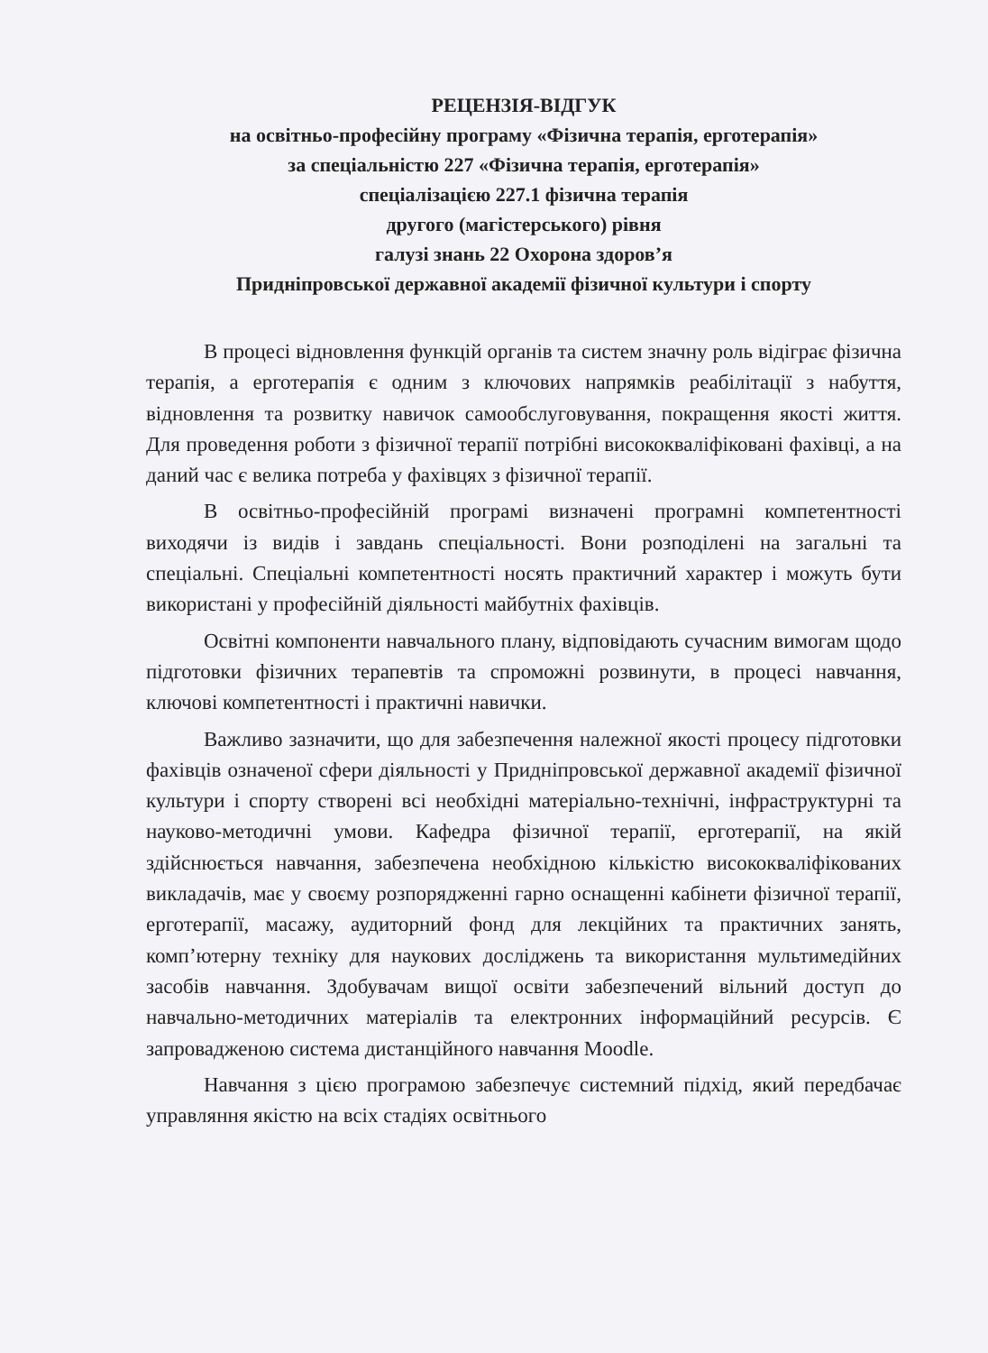РЕЦЕНЗІЯ-ВІДГУК
на освітньо-професійну програму «Фізична терапія, ерготерапія»
за спеціальністю 227 «Фізична терапія, ерготерапія»
спеціалізацією 227.1 фізична терапія
другого (магістерського) рівня
галузі знань 22 Охорона здоров’я
Придніпровської державної академії фізичної культури і спорту
В процесі відновлення функцій органів та систем значну роль відіграє фізична терапія, а ерготерапія є одним з ключових напрямків реабілітації з набуття, відновлення та розвитку навичок самообслуговування, покращення якості життя. Для проведення роботи з фізичної терапії потрібні висококваліфіковані фахівці, а на даний час є велика потреба у фахівцях з фізичної терапії.
В освітньо-професійній програмі визначені програмні компетентності виходячи із видів і завдань спеціальності. Вони розподілені на загальні та спеціальні. Спеціальні компетентності носять практичний характер і можуть бути використані у професійній діяльності майбутніх фахівців.
Освітні компоненти навчального плану, відповідають сучасним вимогам щодо підготовки фізичних терапевтів та спроможні розвинути, в процесі навчання, ключові компетентності і практичні навички.
Важливо зазначити, що для забезпечення належної якості процесу підготовки фахівців означеної сфери діяльності у Придніпровської державної академії фізичної культури і спорту створені всі необхідні матеріально-технічні, інфраструктурні та науково-методичні умови. Кафедра фізичної терапії, ерготерапії, на якій здійснюється навчання, забезпечена необхідною кількістю висококваліфікованих викладачів, має у своєму розпорядженні гарно оснащенні кабінети фізичної терапії, ерготерапії, масажу, аудиторний фонд для лекційних та практичних занять, комп’ютерну техніку для наукових досліджень та використання мультимедійних засобів навчання. Здобувачам вищої освіти забезпечений вільний доступ до навчально-методичних матеріалів та електронних інформаційний ресурсів. Є запровадженою система дистанційного навчання Moodle.
Навчання з цією програмою забезпечує системний підхід, який передбачає управляння якістю на всіх стадіях освітнього